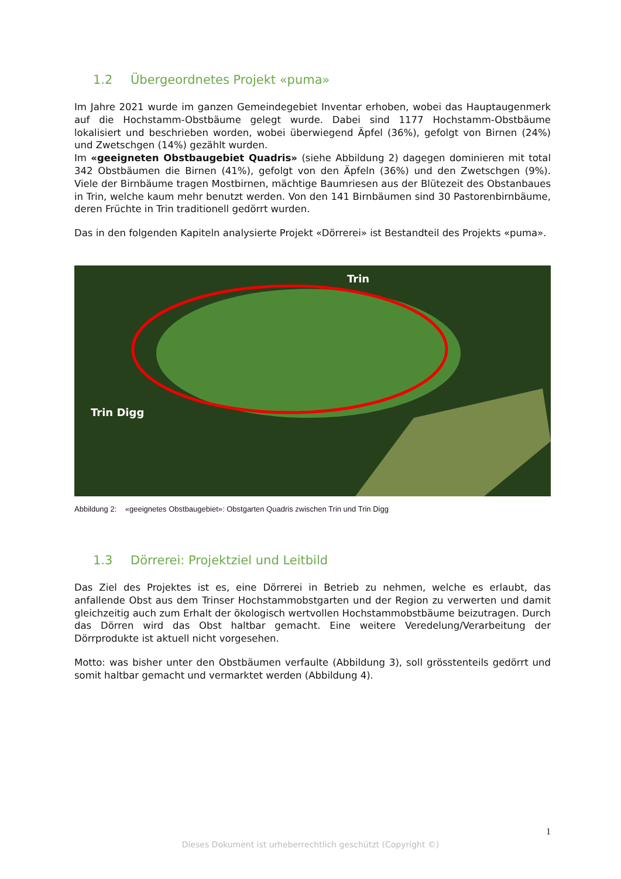1.2 Übergeordnetes Projekt «puma»
Im Jahre 2021 wurde im ganzen Gemeindegebiet Inventar erhoben, wobei das Hauptaugenmerk auf die Hochstamm-Obstbäume gelegt wurde. Dabei sind 1177 Hochstamm-Obstbäume lokalisiert und beschrieben worden, wobei überwiegend Äpfel (36%), gefolgt von Birnen (24%) und Zwetschgen (14%) gezählt wurden.
Im «geeigneten Obstbaugebiet Quadris» (siehe Abbildung 2) dagegen dominieren mit total 342 Obstbäumen die Birnen (41%), gefolgt von den Äpfeln (36%) und den Zwetschgen (9%). Viele der Birnbäume tragen Mostbirnen, mächtige Baumriesen aus der Blütezeit des Obstanbaues in Trin, welche kaum mehr benutzt werden. Von den 141 Birnbäumen sind 30 Pastorenbirnbäume, deren Früchte in Trin traditionell gedörrt wurden.
Das in den folgenden Kapiteln analysierte Projekt «Dörrerei» ist Bestandteil des Projekts «puma».
Trin
Trin Digg
Abbildung 2: «geeignetes Obstbaugebiet»: Obstgarten Quadris zwischen Trin und Trin Digg
1.3 Dörrerei: Projektziel und Leitbild
Das Ziel des Projektes ist es, eine Dörrerei in Betrieb zu nehmen, welche es erlaubt, das anfallende Obst aus dem Trinser Hochstammobstgarten und der Region zu verwerten und damit gleichzeitig auch zum Erhalt der ökologisch wertvollen Hochstammobstbäume beizutragen. Durch das Dörren wird das Obst haltbar gemacht. Eine weitere Veredelung/Verarbeitung der Dörrprodukte ist aktuell nicht vorgesehen.
Motto: was bisher unter den Obstbäumen verfaulte (Abbildung 3), soll grösstenteils gedörrt und somit haltbar gemacht und vermarktet werden (Abbildung 4).
1
Dieses Dokument ist urheberrechtlich geschützt (Copyright ©)